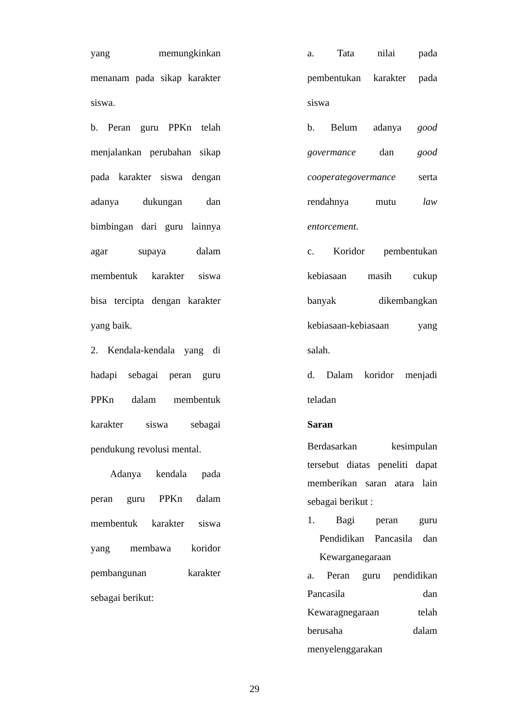yang memungkinkan
menanam pada sikap karakter
siswa.
b. Peran guru PPKn telah
menjalankan perubahan sikap
pada karakter siswa dengan
adanya dukungan dan
bimbingan dari guru lainnya
agar supaya dalam
membentuk karakter siswa
bisa tercipta dengan karakter
yang baik.
2. Kendala-kendala yang di
hadapi sebagai peran guru
PPKn dalam membentuk
karakter siswa sebagai
pendukung revolusi mental.
Adanya kendala pada
peran guru PPKn dalam
membentuk karakter siswa
yang membawa koridor
pembangunan karakter
sebagai berikut:
a. Tata nilai pada
pembentukan karakter pada
siswa
b. Belum adanya good
govermance dan good
cooperategovermance serta
rendahnya mutu law
entorcement.
c. Koridor pembentukan
kebiasaan masih cukup
banyak dikembangkan
kebiasaan-kebiasaan yang
salah.
d. Dalam koridor menjadi
teladan
Saran
Berdasarkan kesimpulan
tersebut diatas peneliti dapat
memberikan saran atara lain
sebagai berikut :
1. Bagi peran guru
Pendidikan Pancasila dan
Kewarganegaraan
a. Peran guru pendidikan
Pancasila dan
Kewaragnegaraan telah
berusaha dalam
menyelenggarakan
29